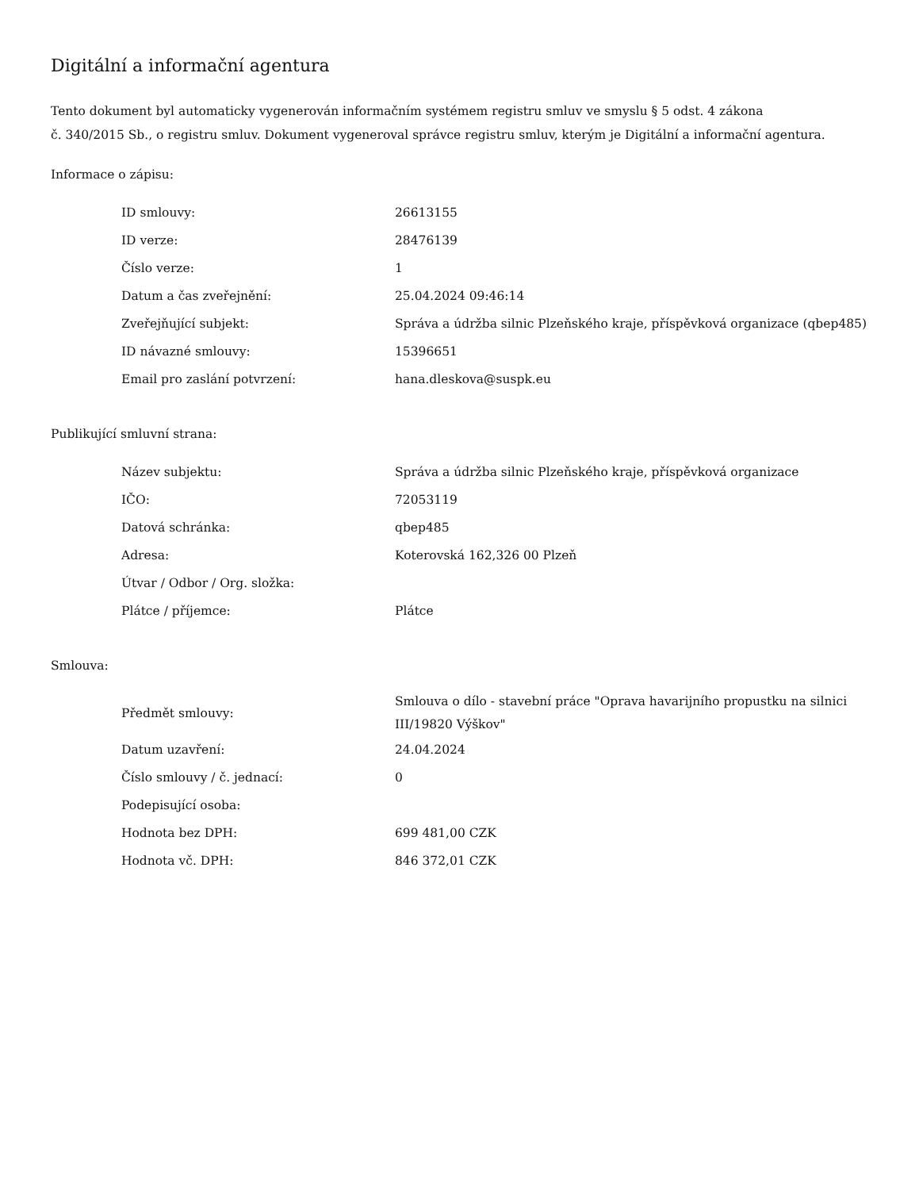Digitální a informační agentura
Tento dokument byl automaticky vygenerován informačním systémem registru smluv ve smyslu § 5 odst. 4 zákona
č. 340/2015 Sb., o registru smluv. Dokument vygeneroval správce registru smluv, kterým je Digitální a informační agentura.
Informace o zápisu:
| ID smlouvy: | 26613155 |
| ID verze: | 28476139 |
| Číslo verze: | 1 |
| Datum a čas zveřejnění: | 25.04.2024 09:46:14 |
| Zveřejňující subjekt: | Správa a údržba silnic Plzeňského kraje, příspěvková organizace (qbep485) |
| ID návazné smlouvy: | 15396651 |
| Email pro zaslání potvrzení: | hana.dleskova@suspk.eu |
Publikující smluvní strana:
| Název subjektu: | Správa a údržba silnic Plzeňského kraje, příspěvková organizace |
| IČO: | 72053119 |
| Datová schránka: | qbep485 |
| Adresa: | Koterovská 162,326 00 Plzeň |
| Útvar / Odbor / Org. složka: | |
| Plátce / příjemce: | Plátce |
Smlouva:
| Předmět smlouvy: | Smlouva o dílo - stavební práce "Oprava havarijního propustku na silnici III/19820 Výškov" |
| Datum uzavření: | 24.04.2024 |
| Číslo smlouvy / č. jednací: | 0 |
| Podepisující osoba: | |
| Hodnota bez DPH: | 699 481,00 CZK |
| Hodnota vč. DPH: | 846 372,01 CZK |